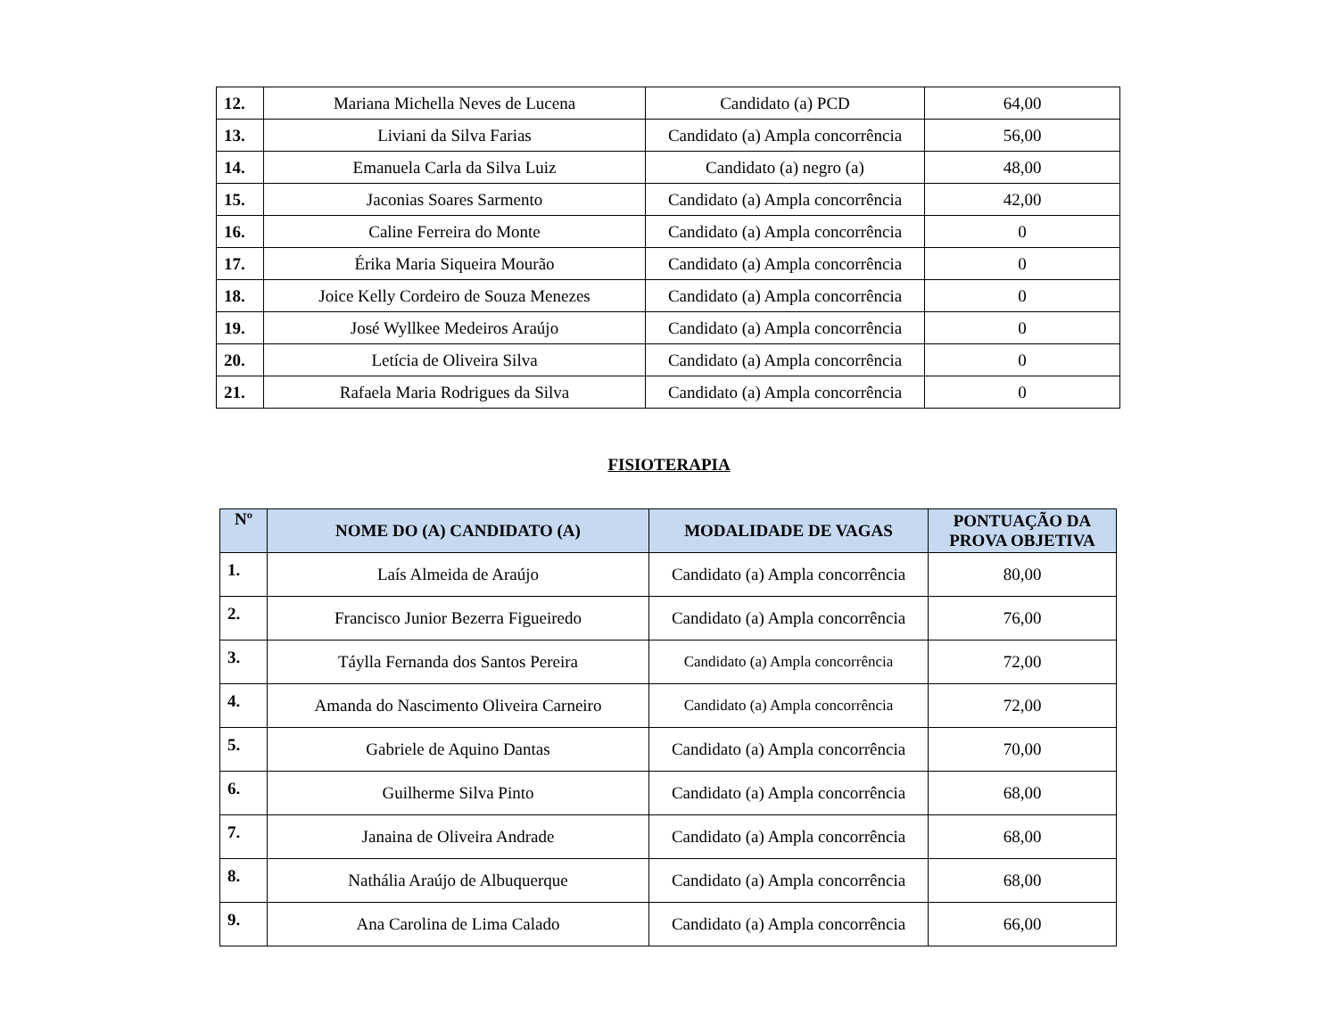| 12. | Mariana Michella Neves de Lucena | Candidato (a) PCD | 64,00 |
| 13. | Liviani da Silva Farias | Candidato (a) Ampla concorrência | 56,00 |
| 14. | Emanuela Carla da Silva Luiz | Candidato (a) negro (a) | 48,00 |
| 15. | Jaconias Soares Sarmento | Candidato (a) Ampla concorrência | 42,00 |
| 16. | Caline Ferreira do Monte | Candidato (a) Ampla concorrência | 0 |
| 17. | Érika Maria Siqueira Mourão | Candidato (a) Ampla concorrência | 0 |
| 18. | Joice Kelly Cordeiro de Souza Menezes | Candidato (a) Ampla concorrência | 0 |
| 19. | José Wyllkee Medeiros Araújo | Candidato (a) Ampla concorrência | 0 |
| 20. | Letícia de Oliveira Silva | Candidato (a) Ampla concorrência | 0 |
| 21. | Rafaela Maria Rodrigues da Silva | Candidato (a) Ampla concorrência | 0 |
FISIOTERAPIA
| Nº | NOME DO (A) CANDIDATO (A) | MODALIDADE DE VAGAS | PONTUAÇÃO DA PROVA OBJETIVA |
| --- | --- | --- | --- |
| 1. | Laís Almeida de Araújo | Candidato (a) Ampla concorrência | 80,00 |
| 2. | Francisco Junior Bezerra Figueiredo | Candidato (a) Ampla concorrência | 76,00 |
| 3. | Táylla Fernanda dos Santos Pereira | Candidato (a) Ampla concorrência | 72,00 |
| 4. | Amanda do Nascimento Oliveira Carneiro | Candidato (a) Ampla concorrência | 72,00 |
| 5. | Gabriele de Aquino Dantas | Candidato (a) Ampla concorrência | 70,00 |
| 6. | Guilherme Silva Pinto | Candidato (a) Ampla concorrência | 68,00 |
| 7. | Janaina de Oliveira Andrade | Candidato (a) Ampla concorrência | 68,00 |
| 8. | Nathália Araújo de Albuquerque | Candidato (a) Ampla concorrência | 68,00 |
| 9. | Ana Carolina de Lima Calado | Candidato (a) Ampla concorrência | 66,00 |